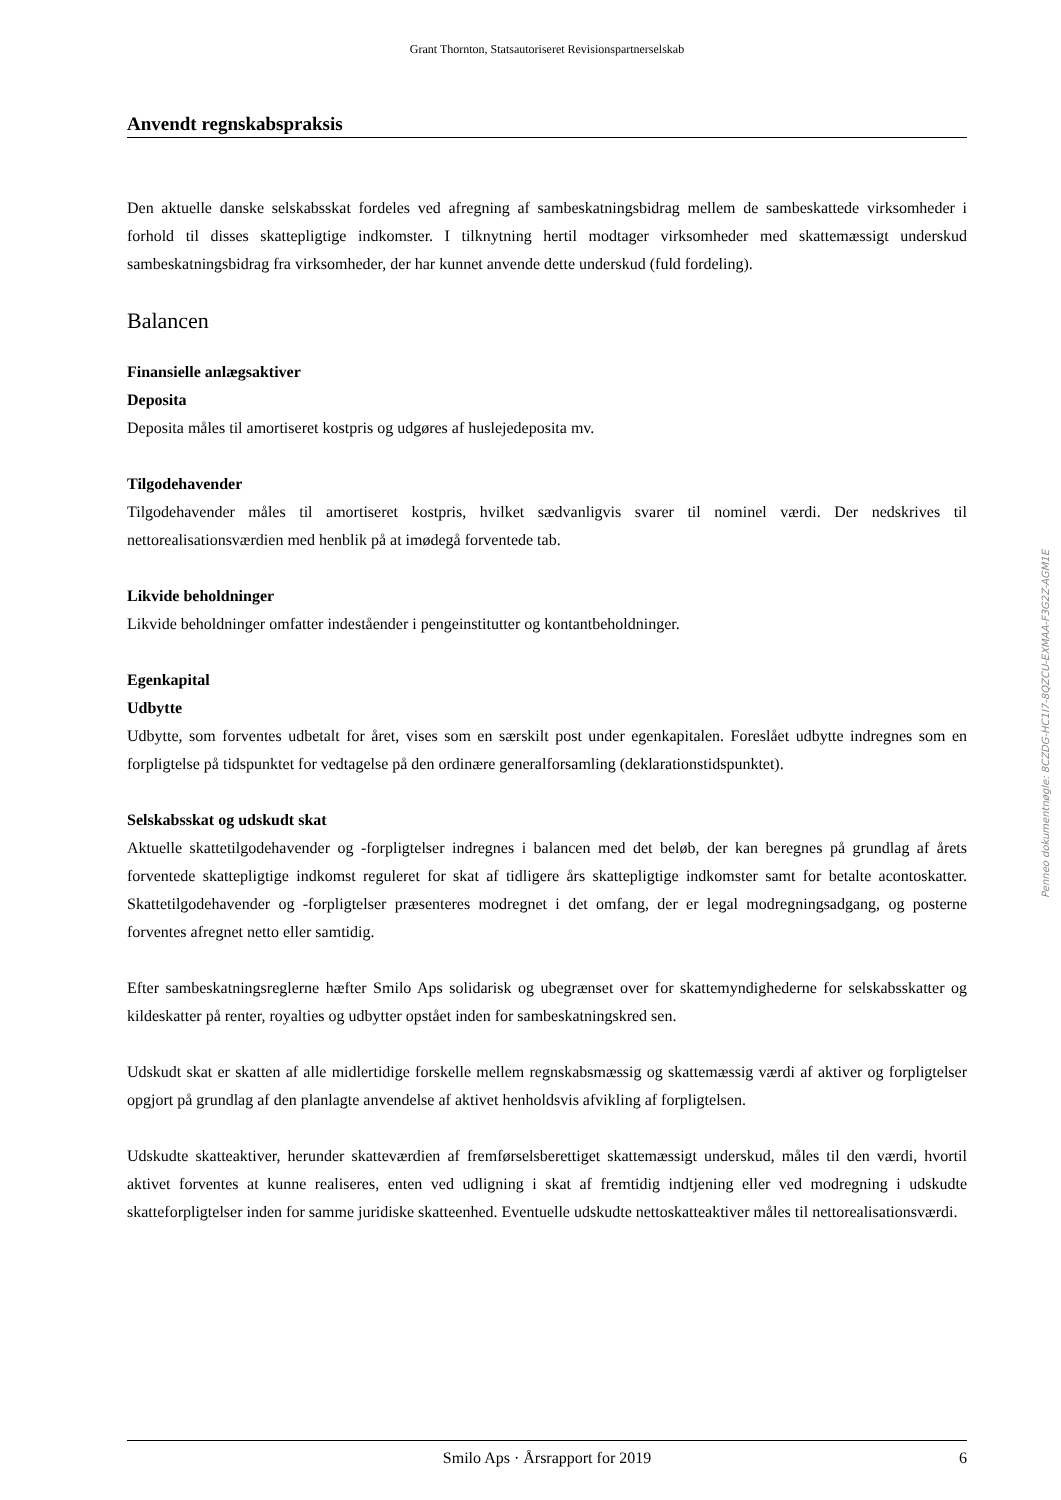Grant Thornton, Statsautoriseret Revisionspartnerselskab
Anvendt regnskabspraksis
Den aktuelle danske selskabsskat fordeles ved afregning af sambeskatningsbidrag mellem de sambeskattede virksomheder i forhold til disses skattepligtige indkomster. I tilknytning hertil modtager virksomheder med skattemæssigt underskud sambeskatningsbidrag fra virksomheder, der har kunnet anvende dette underskud (fuld fordeling).
Balancen
Finansielle anlægsaktiver
Deposita
Deposita måles til amortiseret kostpris og udgøres af huslejedeposita mv.
Tilgodehavender
Tilgodehavender måles til amortiseret kostpris, hvilket sædvanligvis svarer til nominel værdi. Der nedskrives til nettorealisationsværdien med henblik på at imødegå forventede tab.
Likvide beholdninger
Likvide beholdninger omfatter indeståender i pengeinstitutter og kontantbeholdninger.
Egenkapital
Udbytte
Udbytte, som forventes udbetalt for året, vises som en særskilt post under egenkapitalen. Foreslået udbytte indregnes som en forpligtelse på tidspunktet for vedtagelse på den ordinære generalforsamling (deklarationstidspunktet).
Selskabsskat og udskudt skat
Aktuelle skattetilgodehavender og -forpligtelser indregnes i balancen med det beløb, der kan beregnes på grundlag af årets forventede skattepligtige indkomst reguleret for skat af tidligere års skattepligtige indkomster samt for betalte acontoskatter. Skattetilgodehavender og -forpligtelser præsenteres modregnet i det omfang, der er legal modregningsadgang, og posterne forventes afregnet netto eller samtidig.
Efter sambeskatningsreglerne hæfter Smilo Aps solidarisk og ubegrænset over for skattemyndighederne for selskabsskatter og kildeskatter på renter, royalties og udbytter opstået inden for sambeskatningskred sen.
Udskudt skat er skatten af alle midlertidige forskelle mellem regnskabsmæssig og skattemæssig værdi af aktiver og forpligtelser opgjort på grundlag af den planlagte anvendelse af aktivet henholdsvis afvikling af forpligtelsen.
Udskudte skatteaktiver, herunder skatteværdien af fremførselsberettiget skattemæssigt underskud, måles til den værdi, hvortil aktivet forventes at kunne realiseres, enten ved udligning i skat af fremtidig indtjening eller ved modregning i udskudte skatteforpligtelser inden for samme juridiske skatteenhed. Eventuelle udskudte nettoskatteaktiver måles til nettorealisationsværdi.
Smilo Aps · Årsrapport for 2019 6
Penneo dokumentnøgle: 8CZDG-HC1I7-8QZCU-EXMAA-F3G2Z-AGM1E